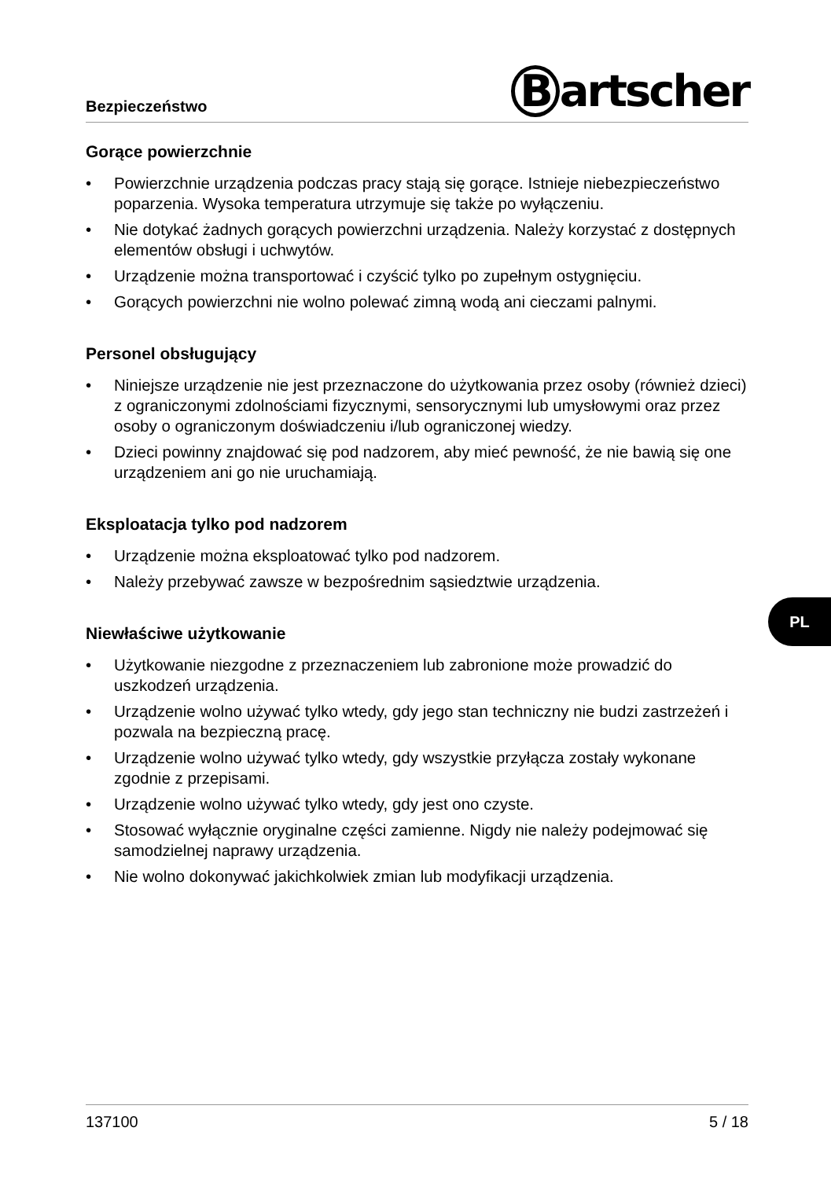Bezpieczeństwo
Bartscher
Gorące powierzchnie
• Powierzchnie urządzenia podczas pracy stają się gorące. Istnieje niebezpiec­zeństwo poparzenia. Wysoka temperatura utrzymuje się także po wyłączeniu.
• Nie dotykać żadnych gorących powierzchni urządzenia. Należy korzystać z dostępnych elementów obsługi i uchwytów.
• Urządzenie można transportować i czyścić tylko po zupełnym ostygnięciu.
• Gorących powierzchni nie wolno polewać zimną wodą ani cieczami palnymi.
Personel obsługujący
• Niniejsze urządzenie nie jest przeznaczone do użytkowania przez osoby (również dzieci) z ograniczonymi zdolnościami fizycznymi, sensorycznymi lub umysłowymi oraz przez osoby o ograniczonym doświadczeniu i/lub ograniczonej wiedzy.
• Dzieci powinny znajdować się pod nadzorem, aby mieć pewność, że nie bawią się one urządzeniem ani go nie uruchamiają.
Eksploatacja tylko pod nadzorem
• Urządzenie można eksploatować tylko pod nadzorem.
• Należy przebywać zawsze w bezpośrednim sąsiedztwie urządzenia.
Niewłaściwe użytkowanie
• Użytkowanie niezgodne z przeznaczeniem lub zabronione może prowadzić do uszkodzeń urządzenia.
• Urządzenie wolno używać tylko wtedy, gdy jego stan techniczny nie budzi zastrzeżeń i pozwala na bezpieczną pracę.
• Urządzenie wolno używać tylko wtedy, gdy wszystkie przyłącza zostały wykonane zgodnie z przepisami.
• Urządzenie wolno używać tylko wtedy, gdy jest ono czyste.
• Stosować wyłącznie oryginalne części zamienne. Nigdy nie należy podejmować się samodzielnej naprawy urządzenia.
• Nie wolno dokonywać jakichkolwiek zmian lub modyfikacji urządzenia.
PL
137100 5 / 18